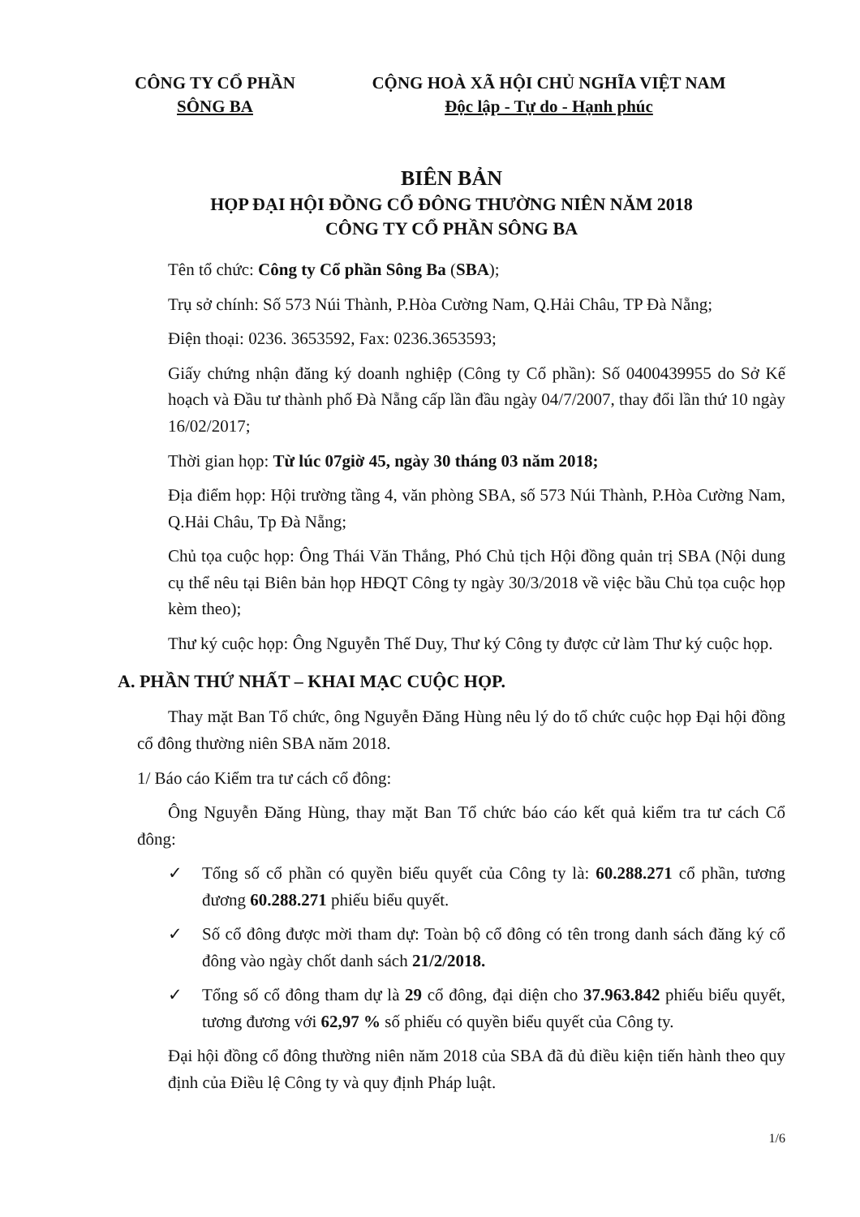CÔNG TY CỔ PHẦN
SÔNG BA
CỘNG HOÀ XÃ HỘI CHỦ NGHĨA VIỆT NAM
Độc lập - Tự do - Hạnh phúc
BIÊN BẢN
HỌP ĐẠI HỘI ĐỒNG CỔ ĐÔNG THƯỜNG NIÊN NĂM 2018
CÔNG TY CỔ PHẦN SÔNG BA
Tên tổ chức: Công ty Cổ phần Sông Ba (SBA);
Trụ sở chính: Số 573 Núi Thành, P.Hòa Cường Nam, Q.Hải Châu, TP Đà Nẵng;
Điện thoại: 0236. 3653592, Fax: 0236.3653593;
Giấy chứng nhận đăng ký doanh nghiệp (Công ty Cổ phần): Số 0400439955 do Sở Kế hoạch và Đầu tư thành phố Đà Nẵng cấp lần đầu ngày 04/7/2007, thay đổi lần thứ 10 ngày 16/02/2017;
Thời gian họp: Từ lúc 07giờ 45, ngày 30 tháng 03 năm 2018;
Địa điểm họp: Hội trường tầng 4, văn phòng SBA, số 573 Núi Thành, P.Hòa Cường Nam, Q.Hải Châu, Tp Đà Nẵng;
Chủ tọa cuộc họp: Ông Thái Văn Thắng, Phó Chủ tịch Hội đồng quản trị SBA (Nội dung cụ thể nêu tại Biên bản họp HĐQT Công ty ngày 30/3/2018 về việc bầu Chủ tọa cuộc họp kèm theo);
Thư ký cuộc họp: Ông Nguyễn Thế Duy, Thư ký Công ty được cử làm Thư ký cuộc họp.
A. PHẦN THỨ NHẤT – KHAI MẠC CUỘC HỌP.
Thay mặt Ban Tổ chức, ông Nguyễn Đăng Hùng nêu lý do tổ chức cuộc họp Đại hội đồng cổ đông thường niên SBA năm 2018.
1/ Báo cáo Kiểm tra tư cách cổ đông:
Ông Nguyễn Đăng Hùng, thay mặt Ban Tổ chức báo cáo kết quả kiểm tra tư cách Cổ đông:
✓ Tổng số cổ phần có quyền biểu quyết của Công ty là: 60.288.271 cổ phần, tương đương 60.288.271 phiếu biểu quyết.
✓ Số cổ đông được mời tham dự: Toàn bộ cổ đông có tên trong danh sách đăng ký cổ đông vào ngày chốt danh sách 21/2/2018.
✓ Tổng số cổ đông tham dự là 29 cổ đông, đại diện cho 37.963.842 phiếu biểu quyết, tương đương với 62,97 % số phiếu có quyền biểu quyết của Công ty.
Đại hội đồng cổ đông thường niên năm 2018 của SBA đã đủ điều kiện tiến hành theo quy định của Điều lệ Công ty và quy định Pháp luật.
1/6